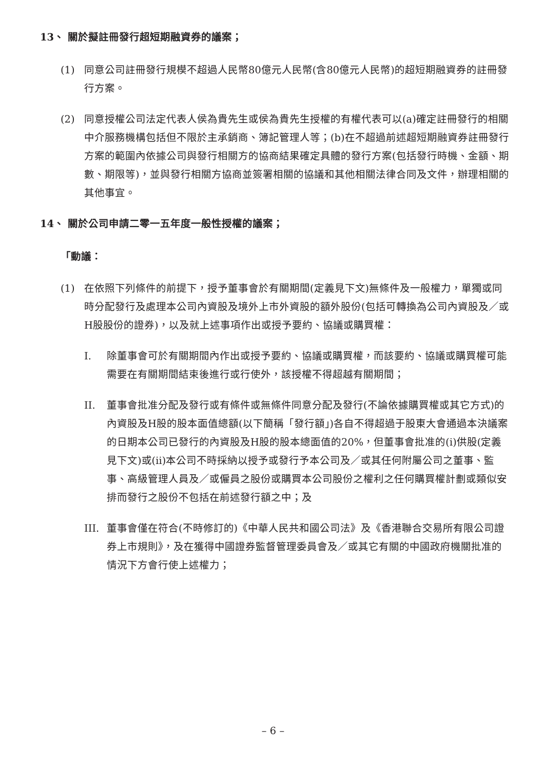13、 關於擬註冊發行超短期融資券的議案；
(1) 同意公司註冊發行規模不超過人民幣80億元人民幣(含80億元人民幣)的超短期融資券的註冊發行方案。
(2) 同意授權公司法定代表人侯為貴先生或侯為貴先生授權的有權代表可以(a)確定註冊發行的相關中介服務機構包括但不限於主承銷商、簿記管理人等；(b)在不超過前述超短期融資券註冊發行方案的範圍內依據公司與發行相關方的協商結果確定具體的發行方案(包括發行時機、金額、期數、期限等)，並與發行相關方協商並簽署相關的協議和其他相關法律合同及文件，辦理相關的其他事宜。
14、 關於公司申請二零一五年度一般性授權的議案；
「動議：
(1) 在依照下列條件的前提下，授予董事會於有關期間(定義見下文)無條件及一般權力，單獨或同時分配發行及處理本公司內資股及境外上市外資股的額外股份(包括可轉換為公司內資股及／或H股股份的證券)，以及就上述事項作出或授予要約、協議或購買權：
I. 除董事會可於有關期間內作出或授予要約、協議或購買權，而該要約、協議或購買權可能需要在有關期間結束後進行或行使外，該授權不得超越有關期間；
II. 董事會批准分配及發行或有條件或無條件同意分配及發行(不論依據購買權或其它方式)的內資股及H股的股本面值總額(以下簡稱「發行額」)各自不得超過于股東大會通過本決議案的日期本公司已發行的內資股及H股的股本總面值的20%，但董事會批准的(i)供股(定義見下文)或(ii)本公司不時採納以授予或發行予本公司及／或其任何附屬公司之董事、監事、高級管理人員及／或僱員之股份或購買本公司股份之權利之任何購買權計劃或類似安排而發行之股份不包括在前述發行額之中；及
III.
董事會僅在符合(不時修訂的)《中華人民共和國公司法》及《香港聯合交易所有限公司證券上市規則》，及在獲得中國證券監督管理委員會及／或其它有關的中國政府機關批准的情況下方會行使上述權力；
– 6 –